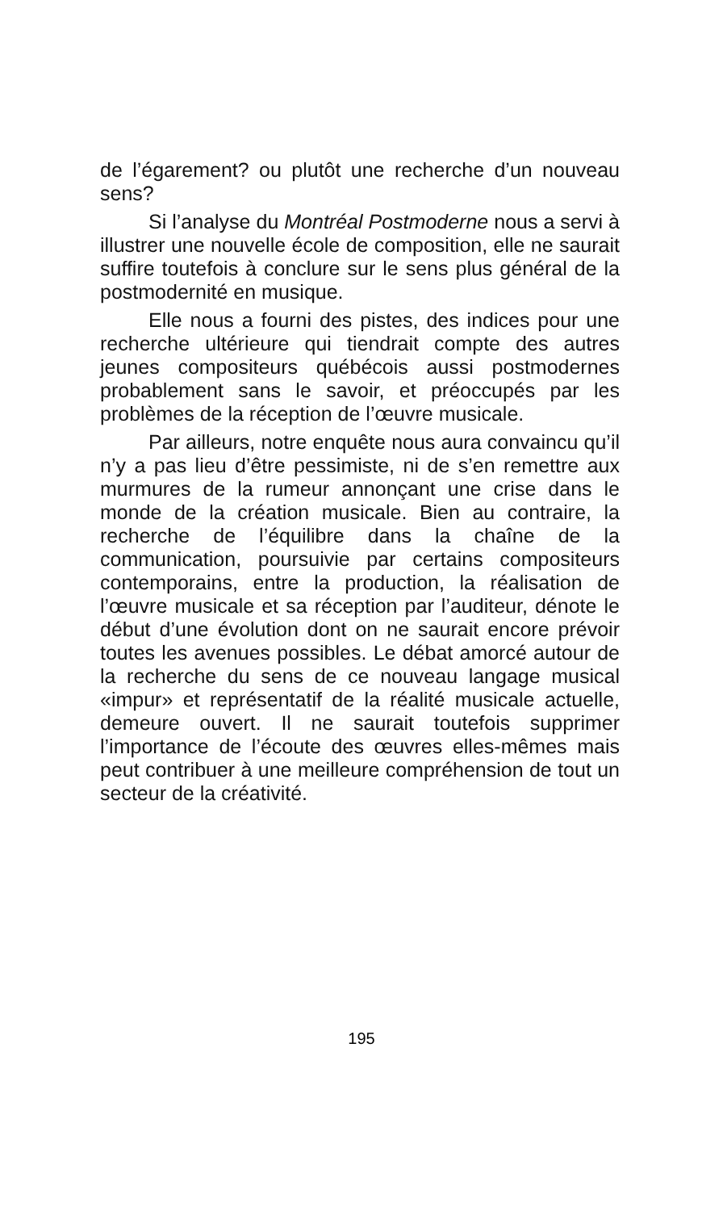de l’égarement? ou plutôt une recherche d’un nouveau sens?
Si l’analyse du Montréal Postmoderne nous a servi à illustrer une nouvelle école de composition, elle ne saurait suffire toutefois à conclure sur le sens plus général de la postmodernité en musique.
Elle nous a fourni des pistes, des indices pour une recherche ultérieure qui tiendrait compte des autres jeunes compositeurs québécois aussi postmodernes probablement sans le savoir, et préoccupés par les problèmes de la réception de l’œuvre musicale.
Par ailleurs, notre enquête nous aura convaincu qu’il n’y a pas lieu d’être pessimiste, ni de s’en remettre aux murmures de la rumeur annonçant une crise dans le monde de la création musicale. Bien au contraire, la recherche de l’équilibre dans la chaîne de la communication, poursuivie par certains compositeurs contemporains, entre la production, la réalisation de l’œuvre musicale et sa réception par l’auditeur, dénote le début d’une évolution dont on ne saurait encore prévoir toutes les avenues possibles. Le débat amorcé autour de la recherche du sens de ce nouveau langage musical «impur» et représentatif de la réalité musicale actuelle, demeure ouvert. Il ne saurait toutefois supprimer l’importance de l’écoute des œuvres elles-mêmes mais peut contribuer à une meilleure compréhension de tout un secteur de la créativité.
195